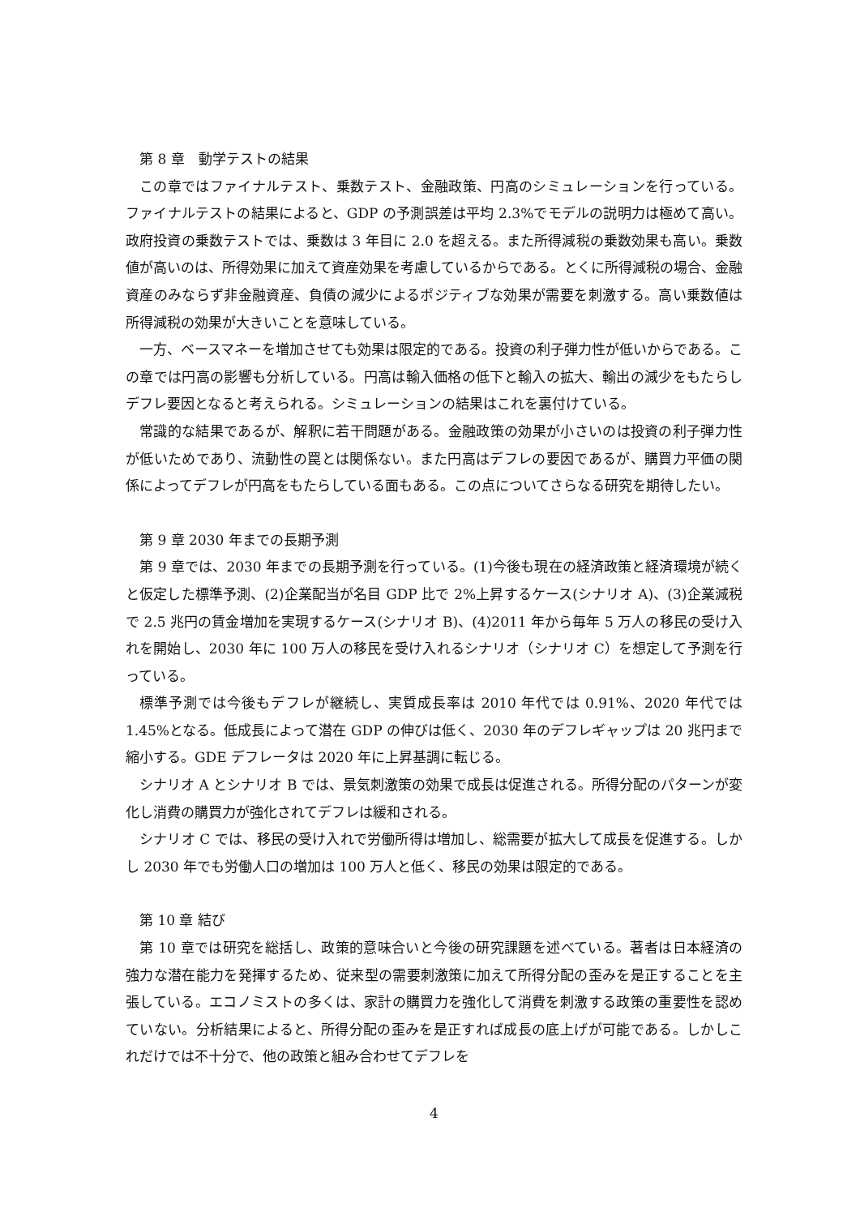第 8 章　動学テストの結果
この章ではファイナルテスト、乗数テスト、金融政策、円高のシミュレーションを行っている。ファイナルテストの結果によると、GDP の予測誤差は平均 2.3%でモデルの説明力は極めて高い。政府投資の乗数テストでは、乗数は 3 年目に 2.0 を超える。また所得減税の乗数効果も高い。乗数値が高いのは、所得効果に加えて資産効果を考慮しているからである。とくに所得減税の場合、金融資産のみならず非金融資産、負債の減少によるポジティブな効果が需要を刺激する。高い乗数値は所得減税の効果が大きいことを意味している。
一方、ベースマネーを増加させても効果は限定的である。投資の利子弾力性が低いからである。この章では円高の影響も分析している。円高は輸入価格の低下と輸入の拡大、輸出の減少をもたらしデフレ要因となると考えられる。シミュレーションの結果はこれを裏付けている。
常識的な結果であるが、解釈に若干問題がある。金融政策の効果が小さいのは投資の利子弾力性が低いためであり、流動性の罠とは関係ない。また円高はデフレの要因であるが、購買力平価の関係によってデフレが円高をもたらしている面もある。この点についてさらなる研究を期待したい。
第 9 章 2030 年までの長期予測
第 9 章では、2030 年までの長期予測を行っている。(1)今後も現在の経済政策と経済環境が続くと仮定した標準予測、(2)企業配当が名目 GDP 比で 2%上昇するケース(シナリオ A)、(3)企業減税で 2.5 兆円の賃金増加を実現するケース(シナリオ B)、(4)2011 年から毎年 5 万人の移民の受け入れを開始し、2030 年に 100 万人の移民を受け入れるシナリオ（シナリオ C）を想定して予測を行っている。
標準予測では今後もデフレが継続し、実質成長率は 2010 年代では 0.91%、2020 年代では 1.45%となる。低成長によって潜在 GDP の伸びは低く、2030 年のデフレギャップは 20 兆円まで縮小する。GDE デフレータは 2020 年に上昇基調に転じる。
シナリオ A とシナリオ B では、景気刺激策の効果で成長は促進される。所得分配のパターンが変化し消費の購買力が強化されてデフレは緩和される。
シナリオ C では、移民の受け入れで労働所得は増加し、総需要が拡大して成長を促進する。しかし 2030 年でも労働人口の増加は 100 万人と低く、移民の効果は限定的である。
第 10 章 結び
第 10 章では研究を総括し、政策的意味合いと今後の研究課題を述べている。著者は日本経済の強力な潜在能力を発揮するため、従来型の需要刺激策に加えて所得分配の歪みを是正することを主張している。エコノミストの多くは、家計の購買力を強化して消費を刺激する政策の重要性を認めていない。分析結果によると、所得分配の歪みを是正すれば成長の底上げが可能である。しかしこれだけでは不十分で、他の政策と組み合わせてデフレを
4